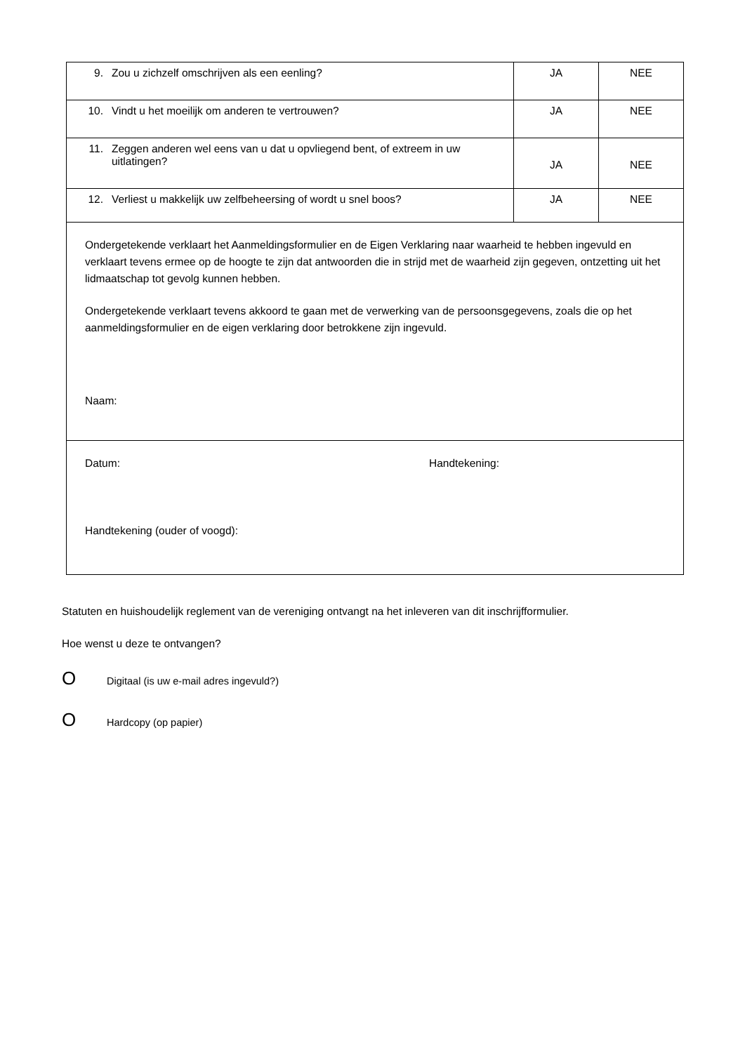| 9. Zou u zichzelf omschrijven als een eenling? | JA | NEE |
| 10. Vindt u het moeilijk om anderen te vertrouwen? | JA | NEE |
| 11. Zeggen anderen wel eens van u dat u opvliegend bent, of extreem in uw uitlatingen? | JA | NEE |
| 12. Verliest u makkelijk uw zelfbeheersing of wordt u snel boos? | JA | NEE |
| Ondergetekende verklaart het Aanmeldingsformulier en de Eigen Verklaring naar waarheid te hebben ingevuld en verklaart tevens ermee op de hoogte te zijn dat antwoorden die in strijd met de waarheid zijn gegeven, ontzetting uit het lidmaatschap tot gevolg kunnen hebben. Ondergetekende verklaart tevens akkoord te gaan met de verwerking van de persoonsgegevens, zoals die op het aanmeldingsformulier en de eigen verklaring door betrokkene zijn ingevuld. Naam: | | |
| Datum: Handtekening: Handtekening (ouder of voogd): | | |
Statuten en huishoudelijk reglement van de vereniging ontvangt na het inleveren van dit inschrijfformulier.
Hoe wenst u deze te ontvangen?
O Digitaal (is uw e-mail adres ingevuld?)
O Hardcopy (op papier)